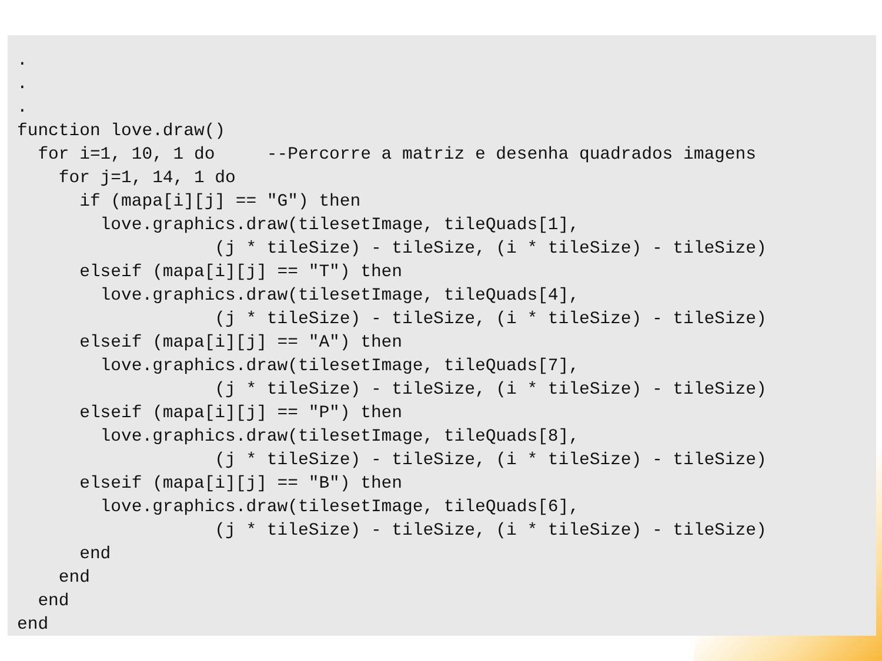.
.
.
function love.draw()
  for i=1, 10, 1 do     --Percorre a matriz e desenha quadrados imagens
    for j=1, 14, 1 do
      if (mapa[i][j] == "G") then
        love.graphics.draw(tilesetImage, tileQuads[1],
                   (j * tileSize) - tileSize, (i * tileSize) - tileSize)
      elseif (mapa[i][j] == "T") then
        love.graphics.draw(tilesetImage, tileQuads[4],
                   (j * tileSize) - tileSize, (i * tileSize) - tileSize)
      elseif (mapa[i][j] == "A") then
        love.graphics.draw(tilesetImage, tileQuads[7],
                   (j * tileSize) - tileSize, (i * tileSize) - tileSize)
      elseif (mapa[i][j] == "P") then
        love.graphics.draw(tilesetImage, tileQuads[8],
                   (j * tileSize) - tileSize, (i * tileSize) - tileSize)
      elseif (mapa[i][j] == "B") then
        love.graphics.draw(tilesetImage, tileQuads[6],
                   (j * tileSize) - tileSize, (i * tileSize) - tileSize)
      end
    end
  end
end